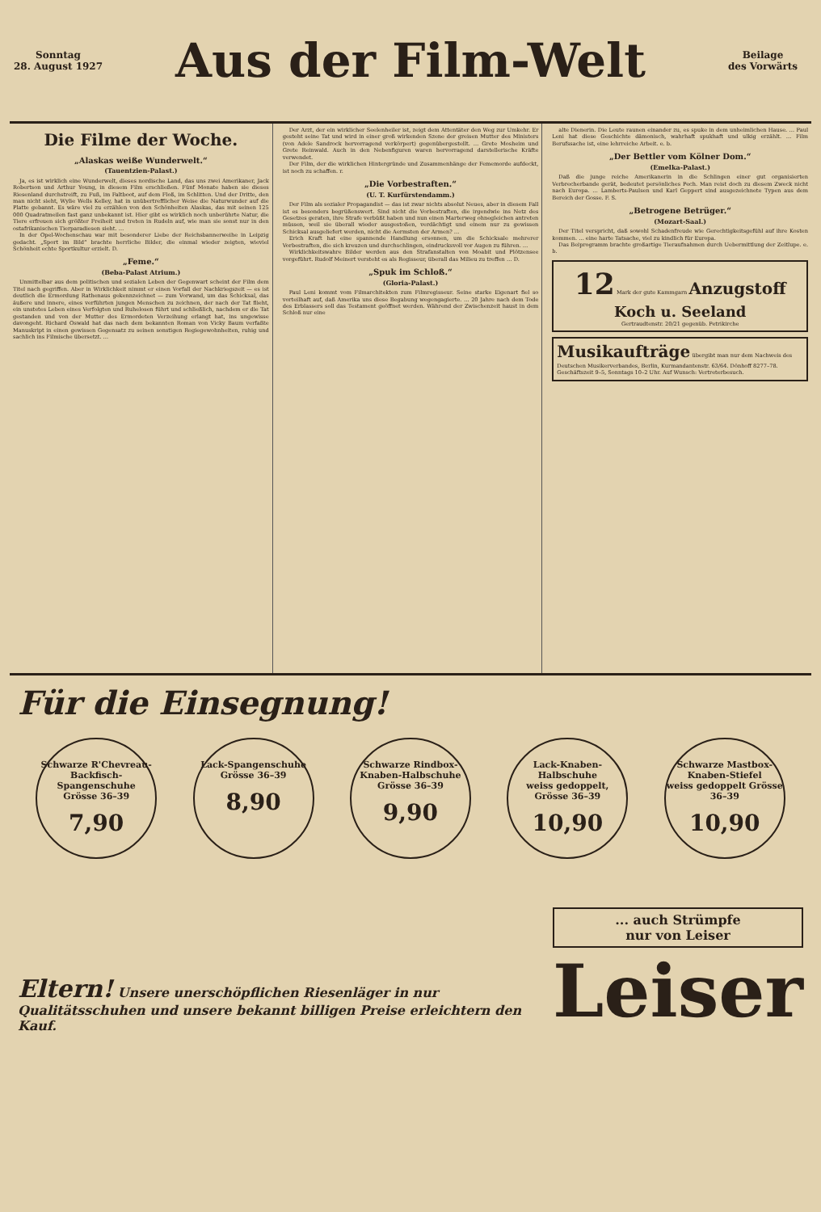Sonntag
28. August 1927
Aus der Film-Welt
Beilage
des Vorwärts
Die Filme der Woche.
„Alaskas weiße Wunderwelt.“
(Tauentzien-Palast.)
Ja, es ist wirklich eine Wunderwelt, dieses nordische Land, das uns zwei Amerikaner, Jack Robertson und Arthur Young, in diesem Film erschließen. Fünf Monate haben sie dieses Riesenland durchstreift, zu Fuß, im Faltboot, auf dem Floß, im Schlitten. Und der Dritte, den man nicht sieht, Wylie Wells Kelley, hat in unübertrefflicher Weise die Naturwunder auf die Platte gebannt. Es wäre viel zu erzählen von den Schönheiten Alaskas, das mit seinen 125 000 Quadratmeilen fast ganz unbekannt ist. Hier gibt es wirklich noch unberührte Natur, die Tiere erfreuen sich größter Freiheit und treten in Rudeln auf, wie man sie sonst nur in den ostafrikanischen Tierparadiesen sieht. …
In der Opel-Wochenschau war mit besonderer Liebe der Reichsbannerweihe in Leipzig gedacht. „Sport im Bild“ brachte herrliche Bilder, die einmal wieder zeigten, wieviel Schönheit echte Sportkultur erzielt. D.
„Feme.“
(Beba-Palast Atrium.)
Unmittelbar aus dem politischen und sozialen Leben der Gegenwart scheint der Film dem Titel nach gegriffen. Aber in Wirklichkeit nimmt er einen Vorfall der Nachkriegszeit — es ist deutlich die Ermordung Rathenaus gekennzeichnet — zum Vorwand, um das Schicksal, das äußere und innere, eines verführten jungen Menschen zu zeichnen, der nach der Tat flieht, ein unstetes Leben eines Verfolgten und Ruhelosen führt und schließlich, nachdem er die Tat gestanden und von der Mutter des Ermordeten Verzeihung erlangt hat, ins ungewisse davongeht. Richard Oswald hat das nach dem bekannten Roman von Vicky Baum verfaßte Manuskript in einen gewissen Gegensatz zu seinen sonstigen Regiegewohnheiten, ruhig und sachlich ins Filmische übersetzt. …
Der Arzt, der ein wirklicher Seelenheiler ist, zeigt dem Attentäter den Weg zur Umkehr. Er gesteht seine Tat und wird in einer groß wirkenden Szene der greisen Mutter des Ministers (von Adele Sandrock hervorragend verkörpert) gegenübergestellt. … Grete Mosheim und Grete Reinwald. Auch in den Nebenfiguren waren hervorragend darstellerische Kräfte verwendet.
Der Film, der die wirklichen Hintergründe und Zusammenhänge der Fememorde aufdeckt, ist noch zu schaffen. r.
„Die Vorbestraften.“
(U. T. Kurfürstendamm.)
Der Film als sozialer Propagandist — das ist zwar nichts absolut Neues, aber in diesem Fall ist es besonders begrüßenswert. Sind nicht die Vorbestraften, die irgendwie ins Netz des Gesetzes geraten, ihre Strafe verbüßt haben und nun einen Marterweg ohnegleichen antreten müssen, weil sie überall wieder ausgestoßen, verdächtigt und einem nur zu gewissen Schicksal ausgeliefert werden, nicht die Aermsten der Armen? …
Erich Kraft hat eine spannende Handlung ersonnen, um die Schicksale mehrerer Vorbestraften, die sich kreuzen und durchschlingen, eindrucksvoll vor Augen zu führen. …
Wirklichkeitswahre Bilder werden aus den Strafanstalten von Moabit und Plötzensee vorgeführt. Rudolf Meinert versteht es als Regisseur, überall das Milieu zu treffen … D.
„Spuk im Schloß.“
(Gloria-Palast.)
Paul Leni kommt vom Filmarchitekten zum Filmregisseur. Seine starke Eigenart fiel so vorteilhaft auf, daß Amerika uns diese Begabung wegengagierte. … 20 Jahre nach dem Tode des Erblassers soll das Testament geöffnet werden. Während der Zwischenzeit haust in dem Schloß nur eine
alte Dienerin. Die Leute raunen einander zu, es spuke in dem unheimlichen Hause. … Paul Leni hat diese Geschichte dämonisch, wahrhaft spukhaft und ulkig erzählt. … Film Berufssache ist, eine lehrreiche Arbeit. e. b.
„Der Bettler vom Kölner Dom.“
(Emelka-Palast.)
Daß die junge reiche Amerikanerin in die Schlingen einer gut organisierten Verbrecherbande gerät, bedeutet persönliches Pech. Man reist doch zu diesem Zweck nicht nach Europa. … Lamberts-Paulsen und Karl Geppert sind ausgezeichnete Typen aus dem Bereich der Gosse. F. S.
„Betrogene Betrüger.“
(Mozart-Saal.)
Der Titel verspricht, daß sowohl Schadenfreude wie Gerechtigkeitsgefühl auf ihre Kosten kommen. … eine harte Tatsache, viel zu kindlich für Europa.
Das Beiprogramm brachte großartige Tieraufnahmen durch Uebermittlung der Zeitlupe. e. b.
12 Mark der gute Kammgarn Anzugstoff
Koch u. Seeland
Gertraudtenstr. 20/21 gegenüb. Petrikirche
Musikaufträge übergibt man nur dem Nachweis des Deutschen Musikerverbandes, Berlin, Kurmandantenstr. 63/64. Dönhoff 8277–78. Geschäftszeit 9–5, Sonntags 10–2 Uhr. Auf Wunsch: Vertreterbesuch.
Für die Einsegnung!
Schwarze R'Chevreau-Backfisch-Spangenschuhe
Grösse 36–39
7,90
Lack-Spangenschuhe
Grösse 36–39
8,90
Schwarze Rindbox-Knaben-Halbschuhe
Grösse 36–39
9,90
Lack-Knaben-Halbschuhe
weiss gedoppelt, Grösse 36–39
10,90
Schwarze Mastbox-Knaben-Stiefel
weiss gedoppelt Grösse 36–39
10,90
Eltern! Unsere unerschöpflichen Riesenläger in nur Qualitätsschuhen und unsere bekannt billigen Preise erleichtern den Kauf.
... auch Strümpfe
nur von Leiser
Leiser